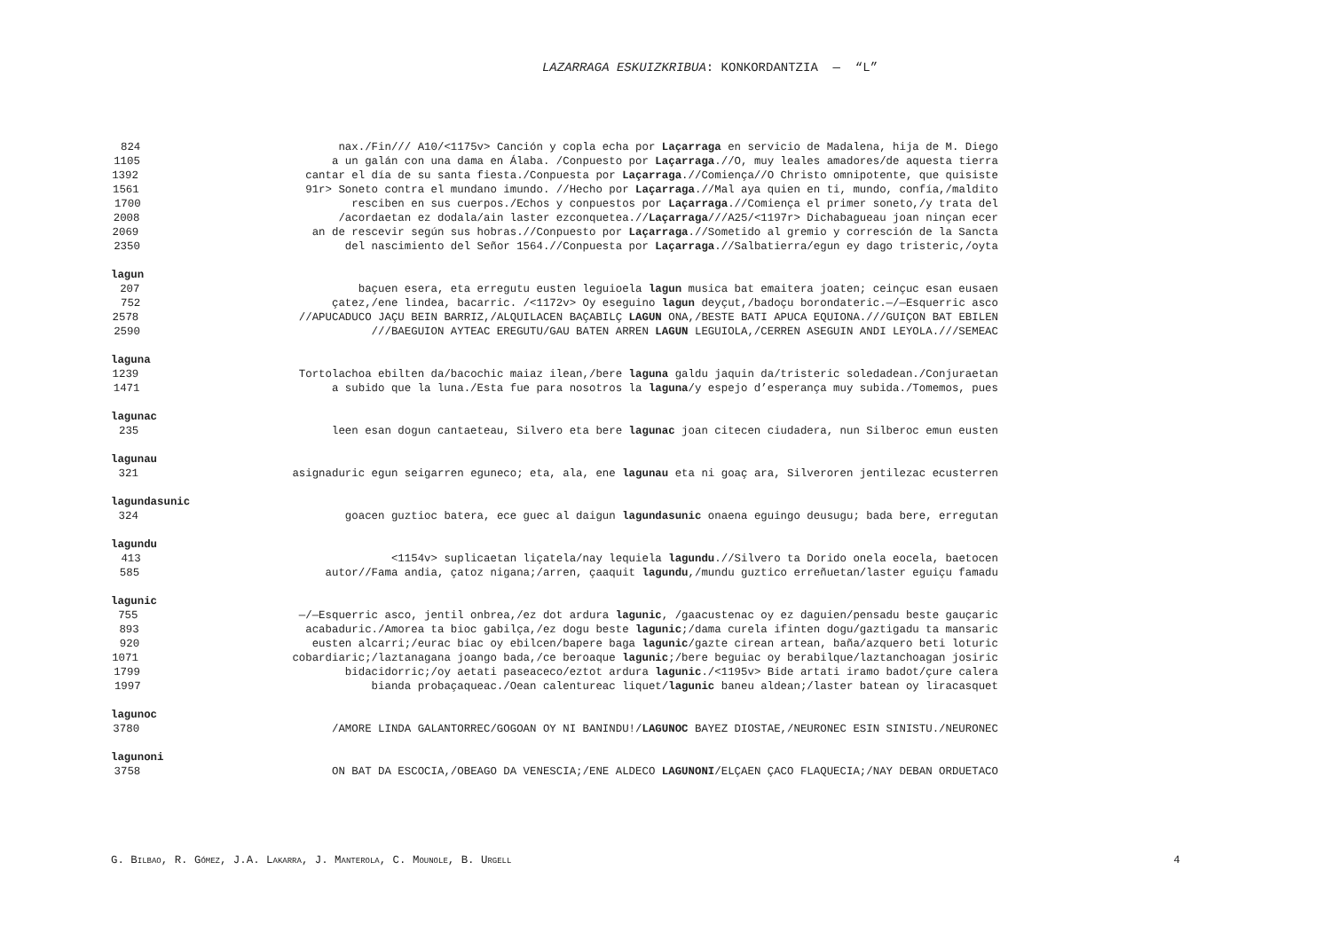LAZARRAGA ESKUIZKRIBUA: KONKORDANTZIA — “L”
824 nax./Fin/// A10/<1175v> Canción y copla echa por Laçarraga en servicio de Madalena, hija de M. Diego
1105 a un galán con una dama en Álaba. /Conpuesto por Laçarraga.//O, muy leales amadores/de aquesta tierra
1392 cantar el día de su santa fiesta./Conpuesta por Laçarraga.//Comiença//O Christo omnipotente, que quisiste
1561 91r> Soneto contra el mundano imundo. //Hecho por Laçarraga.//Mal aya quien en ti, mundo, confía,/maldito
1700 resciben en sus cuerpos./Echos y conpuestos por Laçarraga.//Comiença el primer soneto,/y trata del
2008 /acordaetan ez dodala/ain laster ezconquetea.// Laçarraga///A25/<1197r> Dichabagueau joan ninçan ecer
2069 an de rescevir según sus hobras.//Conpuesto por Laçarraga.//Sometido al gremio y corresción de la Sancta
2350 del nascimiento del Señor 1564.//Conpuesta por Laçarraga.//Salbatierra/egun ey dago tristeric,/oyta
lagun
207 baçuen esera, eta erregutu eusten leguioela lagun musica bat emaitera joaten; ceinçuc esan eusaen
752 çatez,/ene lindea, bacarric. /<1172v> Oy eseguino lagun deyçut,/badoçu borondateric.—/—Esquerric asco
2578 //APUCADUCO JAÇU BEIN BARRIZ,/ALQUILACEN BAÇABILÇ LAGUN ONA,/BESTE BATI APUCA EQUIONA.///GUIÇON BAT EBILEN
2590 ///BAEGUION AYTEAC EREGUTU/GAU BATEN ARREN LAGUN LEGUIOLA,/CERREN ASEGUIN ANDI LEYOLA.///SEMEAC
laguna
1239 Tortolachoa ebilten da/bacochic maiaz ilean,/bere laguna galdu jaquin da/tristeric soledadean./Conjuraetan
1471 a subido que la luna./Esta fue para nosotros la laguna/y espejo d’esperança muy subida./Tomemos, pues
lagunac
235 leen esan dogun cantaeteau, Silvero eta bere lagunac joan citecen ciudadera, nun Silberoc emun eusten
lagunau
321 asignaduric egun seigarren eguneco; eta, ala, ene lagunau eta ni goaç ara, Silveroren jentilezac ecusterren
lagundasunic
324 goacen guztioc batera, ece guec al daigun lagundasunic onaena eguingo deusugu; bada bere, erregutan
lagundu
413 <1154v> suplicaetan liçatela/nay lequiela lagundu.//Silvero ta Dorido onela eocela, baetocen
585 autor//Fama andia, çatoz nigana;/arren, çaaquit lagundu,/mundu guztico erreñuetan/laster eguiçu famadu
lagunic
755 —/—Esquerric asco, jentil onbrea,/ez dot ardura lagunic, /gaacustenac oy ez daguien/pensadu beste gauçaric
893 acabaduric./Amorea ta bioc gabilça,/ez dogu beste lagunic;/dama curela ifinten dogu/gaztigadu ta mansaric
920 eusten alcarri;/eurac biac oy ebilcen/bapere baga lagunic/gazte cirean artean, baña/azquero beti loturic
1071 cobardiaric;/laztanagana joango bada,/ce beroaque lagunic;/bere beguiac oy berabilque/laztanchoagan josiric
1799 bidacidorric;/oy aetati paseaceco/eztot ardura lagunic./<1195v> Bide artati iramo badot/çure calera
1997 bianda probaçaqueac./Oean calentureac liquet/ lagunic baneu aldean;/laster batean oy liracasquet
lagunoc
3780 /AMORE LINDA GALANTORREC/GOGOAN OY NI BANINDU!/ LAGUNOC BAYEZ DIOSTAE,/NEURONEC ESIN SINISTU./NEURONEC
lagunoni
3758 ON BAT DA ESCOCIA,/OBEAGO DA VENESCIA;/ENE ALDECO LAGUNONI/ELÇAEN ÇACO FLAQUECIA;/NAY DEBAN ORDUETACO
G. BILBAO, R. GÓMEZ, J.A. LAKARRA, J. MANTEROLA, C. MOUNOLE, B. URGELL 4